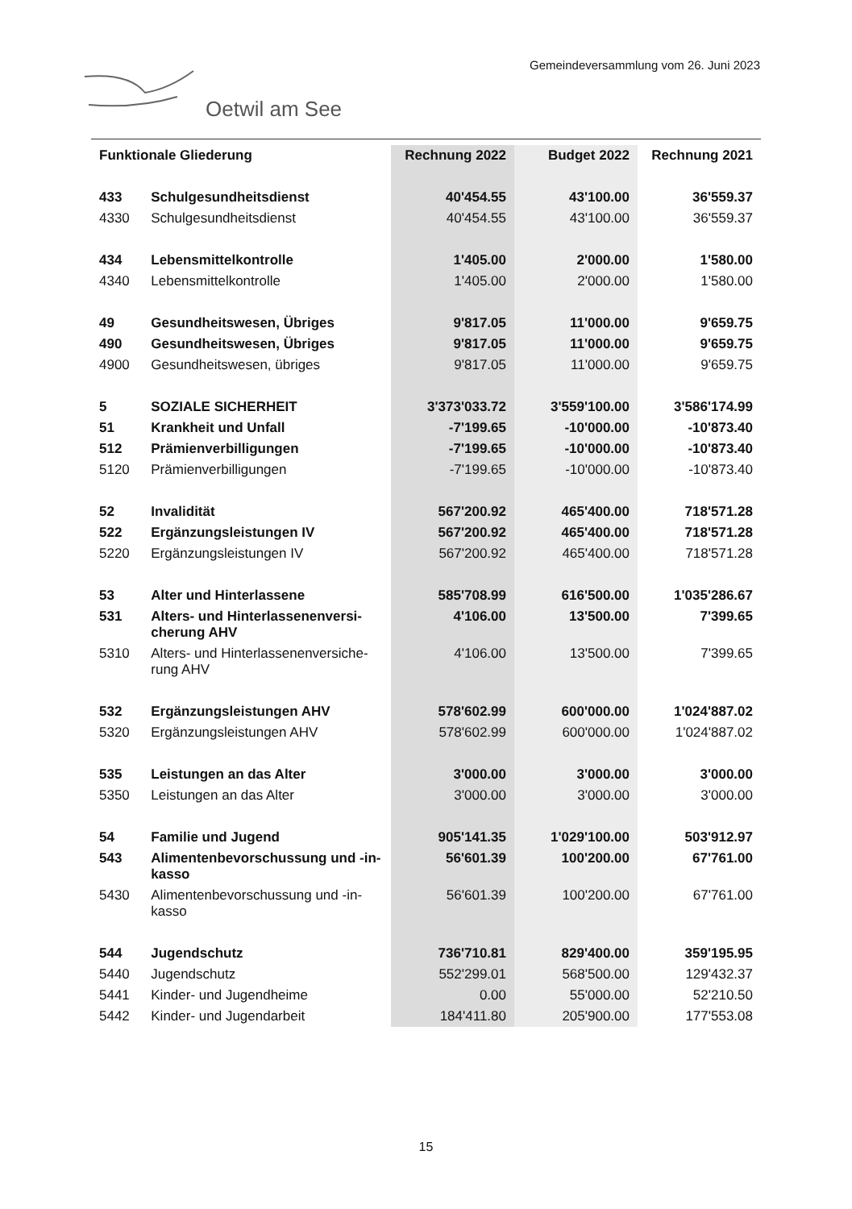Gemeindeversammlung vom 26. Juni 2023
Oetwil am See
| Funktionale Gliederung | | Rechnung 2022 | Budget 2022 | Rechnung 2021 |
| --- | --- | --- | --- | --- |
| 433 | Schulgesundheitsdienst | 40'454.55 | 43'100.00 | 36'559.37 |
| 4330 | Schulgesundheitsdienst | 40'454.55 | 43'100.00 | 36'559.37 |
| 434 | Lebensmittelkontrolle | 1'405.00 | 2'000.00 | 1'580.00 |
| 4340 | Lebensmittelkontrolle | 1'405.00 | 2'000.00 | 1'580.00 |
| 49 | Gesundheitswesen, Übriges | 9'817.05 | 11'000.00 | 9'659.75 |
| 490 | Gesundheitswesen, Übriges | 9'817.05 | 11'000.00 | 9'659.75 |
| 4900 | Gesundheitswesen, übriges | 9'817.05 | 11'000.00 | 9'659.75 |
| 5 | SOZIALE SICHERHEIT | 3'373'033.72 | 3'559'100.00 | 3'586'174.99 |
| 51 | Krankheit und Unfall | -7'199.65 | -10'000.00 | -10'873.40 |
| 512 | Prämienverbilligungen | -7'199.65 | -10'000.00 | -10'873.40 |
| 5120 | Prämienverbilligungen | -7'199.65 | -10'000.00 | -10'873.40 |
| 52 | Invalidität | 567'200.92 | 465'400.00 | 718'571.28 |
| 522 | Ergänzungsleistungen IV | 567'200.92 | 465'400.00 | 718'571.28 |
| 5220 | Ergänzungsleistungen IV | 567'200.92 | 465'400.00 | 718'571.28 |
| 53 | Alter und Hinterlassene | 585'708.99 | 616'500.00 | 1'035'286.67 |
| 531 | Alters- und Hinterlassenenversi- cherung AHV | 4'106.00 | 13'500.00 | 7'399.65 |
| 5310 | Alters- und Hinterlassenenversiche- rung AHV | 4'106.00 | 13'500.00 | 7'399.65 |
| 532 | Ergänzungsleistungen AHV | 578'602.99 | 600'000.00 | 1'024'887.02 |
| 5320 | Ergänzungsleistungen AHV | 578'602.99 | 600'000.00 | 1'024'887.02 |
| 535 | Leistungen an das Alter | 3'000.00 | 3'000.00 | 3'000.00 |
| 5350 | Leistungen an das Alter | 3'000.00 | 3'000.00 | 3'000.00 |
| 54 | Familie und Jugend | 905'141.35 | 1'029'100.00 | 503'912.97 |
| 543 | Alimentenbevorschussung und -in- kasso | 56'601.39 | 100'200.00 | 67'761.00 |
| 5430 | Alimentenbevorschussung und -in- kasso | 56'601.39 | 100'200.00 | 67'761.00 |
| 544 | Jugendschutz | 736'710.81 | 829'400.00 | 359'195.95 |
| 5440 | Jugendschutz | 552'299.01 | 568'500.00 | 129'432.37 |
| 5441 | Kinder- und Jugendheime | 0.00 | 55'000.00 | 52'210.50 |
| 5442 | Kinder- und Jugendarbeit | 184'411.80 | 205'900.00 | 177'553.08 |
15